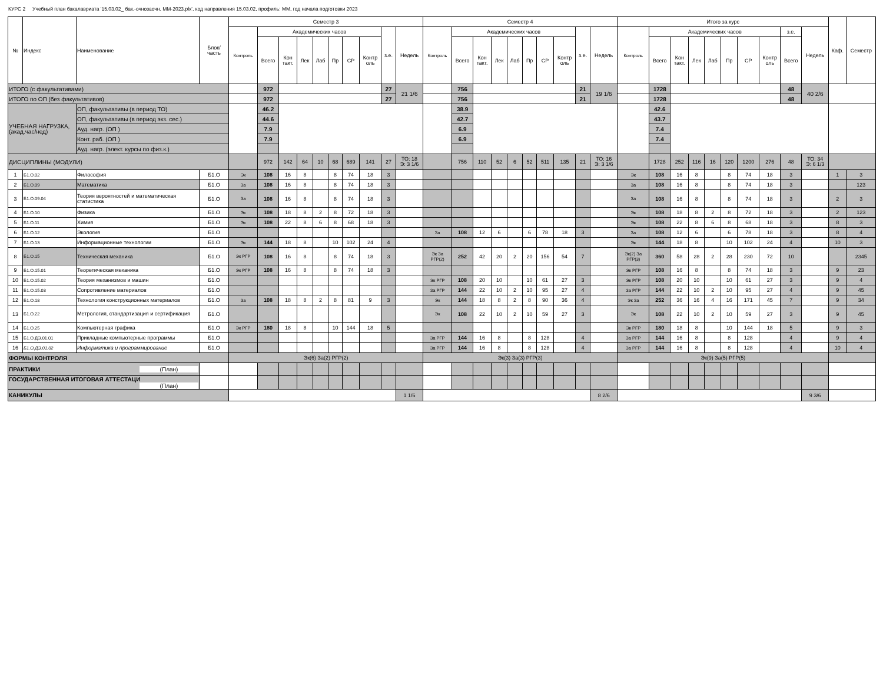КУРС 2 Учебный план бакалавриата '15.03.02_ бак.-очнозаочн. ММ-2023.plx', код направления 15.03.02, профиль: ММ, год начала подготовки 2023
| № | Индекс | Наименование | Блок/ часть | Семестр 3 | | | | | | | | | | Семестр 4 | | | | | | | | | | Итого за курс | | | | | | | | | | Каф. | Семестр |
| --- | --- | --- | --- | --- | --- | --- | --- | --- | --- | --- | --- | --- | --- | --- | --- | --- | --- | --- | --- | --- | --- | --- | --- | --- | --- | --- | --- | --- | --- | --- | --- | --- | --- | --- | --- |
| | | | | Контроль | Академических часов | | | | | | | з.е. | Недель | Контроль | Академических часов | | | | | | | з.е. | Недель | Контроль | Академических часов | | | | | | | з.е. | Недель | | |
| | | | | | Всего | Кон такт. | Лек | Лаб | Пр | СР | Контр оль | | | | Всего | Кон такт. | Лек | Лаб | Пр | СР | Контр оль | | | | Всего | Кон такт. | Лек | Лаб | Пр | СР | Контр оль | Всего | | | |
| ИТОГО (с факультативами) | | | | | 972 | | | | | | | 27 | 21 1/6 | | 756 | | | | | | | 21 | 19 1/6 | | 1728 | | | | | | | 48 | 40 2/6 | | |
| ИТОГО по ОП (без факультативов) | | | | | 972 | | | | | | | 27 | | | 756 | | | | | | | 21 | | | 1728 | | | | | | | 48 | | | |
| УЧЕБНАЯ НАГРУЗКА, (акад.час/нед) | | ОП, факультативы (в период ТО) | | | 46.2 | | | | | | | | | | 38.9 | | | | | | | | | | 42.6 | | | | | | | | | | |
| | | ОП, факультативы (в период экз. сес.) | | | 44.6 | | | | | | | | | | 42.7 | | | | | | | | | | 43.7 | | | | | | | | | | |
| | | Ауд. нагр. (ОП ) | | | 7.9 | | | | | | | | | | 6.9 | | | | | | | | | | 7.4 | | | | | | | | | | |
| | | Конт. раб. (ОП ) | | | 7.9 | | | | | | | | | | 6.9 | | | | | | | | | | 7.4 | | | | | | | | | | |
| | | Ауд. нагр. (элект. курсы по физ.к.) | | | | | | | | | | | | | | | | | | | | | | | | | | | | | | | | | |
| ДИСЦИПЛИНЫ (МОДУЛИ) | | | | | 972 | 142 | 64 | 10 | 68 | 689 | 141 | 27 | ТО: 18 Э: 3 1/6 | | 756 | 110 | 52 | 6 | 52 | 511 | 135 | 21 | ТО: 16 Э: 3 1/6 | | 1728 | 252 | 116 | 16 | 120 | 1200 | 276 | 48 | ТО: 34 Э: 6 1/3 | | |
| 1 | Б1.О.02 | Философия | Б1.О | Эк | 108 | 16 | 8 | | 8 | 74 | 18 | 3 | | | | | | | | | | | | Эк | 108 | 16 | 8 | | 8 | 74 | 18 | 3 | | 1 | 3 |
| 2 | Б1.О.09 | Математика | Б1.О | За | 108 | 16 | 8 | | 8 | 74 | 18 | 3 | | | | | | | | | | | | За | 108 | 16 | 8 | | 8 | 74 | 18 | 3 | | | 123 |
| 3 | Б1.О.09.04 | Теория вероятностей и математическая статистика | Б1.О | За | 108 | 16 | 8 | | 8 | 74 | 18 | 3 | | | | | | | | | | | | За | 108 | 16 | 8 | | 8 | 74 | 18 | 3 | | 2 | 3 |
| 4 | Б1.О.10 | Физика | Б1.О | Эк | 108 | 18 | 8 | 2 | 8 | 72 | 18 | 3 | | | | | | | | | | | | Эк | 108 | 18 | 8 | 2 | 8 | 72 | 18 | 3 | | 2 | 123 |
| 5 | Б1.О.11 | Химия | Б1.О | Эк | 108 | 22 | 8 | 6 | 8 | 68 | 18 | 3 | | | | | | | | | | | | Эк | 108 | 22 | 8 | 6 | 8 | 68 | 18 | 3 | | 8 | 3 |
| 6 | Б1.О.12 | Экология | Б1.О | | | | | | | | | | | За | 108 | 12 | 6 | | 6 | 78 | 18 | 3 | | За | 108 | 12 | 6 | | 6 | 78 | 18 | 3 | | 8 | 4 |
| 7 | Б1.О.13 | Информационные технологии | Б1.О | Эк | 144 | 18 | 8 | | 10 | 102 | 24 | 4 | | | | | | | | | | | | Эк | 144 | 18 | 8 | | 10 | 102 | 24 | 4 | | 10 | 3 |
| 8 | Б1.О.15 | Техническая механика | Б1.О | Эк РГР | 108 | 16 | 8 | | 8 | 74 | 18 | 3 | | Эк За РГР(2) | 252 | 42 | 20 | 2 | 20 | 156 | 54 | 7 | | Эк(2) За РГР(3) | 360 | 58 | 28 | 2 | 28 | 230 | 72 | 10 | | | 2345 |
| 9 | Б1.О.15.01 | Теоретическая механика | Б1.О | Эк РГР | 108 | 16 | 8 | | 8 | 74 | 18 | 3 | | | | | | | | | | | | Эк РГР | 108 | 16 | 8 | | 8 | 74 | 18 | 3 | | 9 | 23 |
| 10 | Б1.О.15.02 | Теория механизмов и машин | Б1.О | | | | | | | | | | | Эк РГР | 108 | 20 | 10 | | 10 | 61 | 27 | 3 | | Эк РГР | 108 | 20 | 10 | | 10 | 61 | 27 | 3 | | 9 | 4 |
| 11 | Б1.О.15.03 | Сопротивление материалов | Б1.О | | | | | | | | | | | За РГР | 144 | 22 | 10 | 2 | 10 | 95 | 27 | 4 | | За РГР | 144 | 22 | 10 | 2 | 10 | 95 | 27 | 4 | | 9 | 45 |
| 12 | Б1.О.18 | Технология конструкционных материалов | Б1.О | За | 108 | 18 | 8 | 2 | 8 | 81 | 9 | 3 | | Эк | 144 | 18 | 8 | 2 | 8 | 90 | 36 | 4 | | Эк За | 252 | 36 | 16 | 4 | 16 | 171 | 45 | 7 | | 9 | 34 |
| 13 | Б1.О.22 | Метрология, стандартизация и сертификация | Б1.О | | | | | | | | | | | Эк | 108 | 22 | 10 | 2 | 10 | 59 | 27 | 3 | | Эк | 108 | 22 | 10 | 2 | 10 | 59 | 27 | 3 | | 9 | 45 |
| 14 | Б1.О.25 | Компьютерная графика | Б1.О | Эк РГР | 180 | 18 | 8 | | 10 | 144 | 18 | 5 | | | | | | | | | | | | Эк РГР | 180 | 18 | 8 | | 10 | 144 | 18 | 5 | | 9 | 3 |
| 15 | Б1.О.ДЭ.01.01 | Прикладные компьютерные программы | Б1.О | | | | | | | | | | | За РГР | 144 | 16 | 8 | | 8 | 128 | | 4 | | За РГР | 144 | 16 | 8 | | 8 | 128 | | 4 | | 9 | 4 |
| 16 | Б1.О.ДЭ.01.02 | Информатика и программирование | Б1.О | | | | | | | | | | | За РГР | 144 | 16 | 8 | | 8 | 128 | | 4 | | За РГР | 144 | 16 | 8 | | 8 | 128 | | 4 | | 10 | 4 |
| ФОРМЫ КОНТРОЛЯ | | | | Эк(6) За(2) РГР(2) | | | | | | | | | | Эк(3) За(3) РГР(3) | | | | | | | | | | Эк(9) За(5) РГР(5) | | | | | | | | | | | |
| ПРАКТИКИ (План) | | | | | | | | | | | | | | | | | | | | | | | | | | | | | | | | | | | |
| ГОСУДАРСТВЕННАЯ ИТОГОВАЯ АТТЕСТАЦИ (План) | | | | | | | | | | | | | | | | | | | | | | | | | | | | | | | | | | | |
| КАНИКУЛЫ | | | | | | | | | | | | | 1 1/6 | | | | | | | | | | 8 2/6 | | | | | | | | | | 9 3/6 | | |